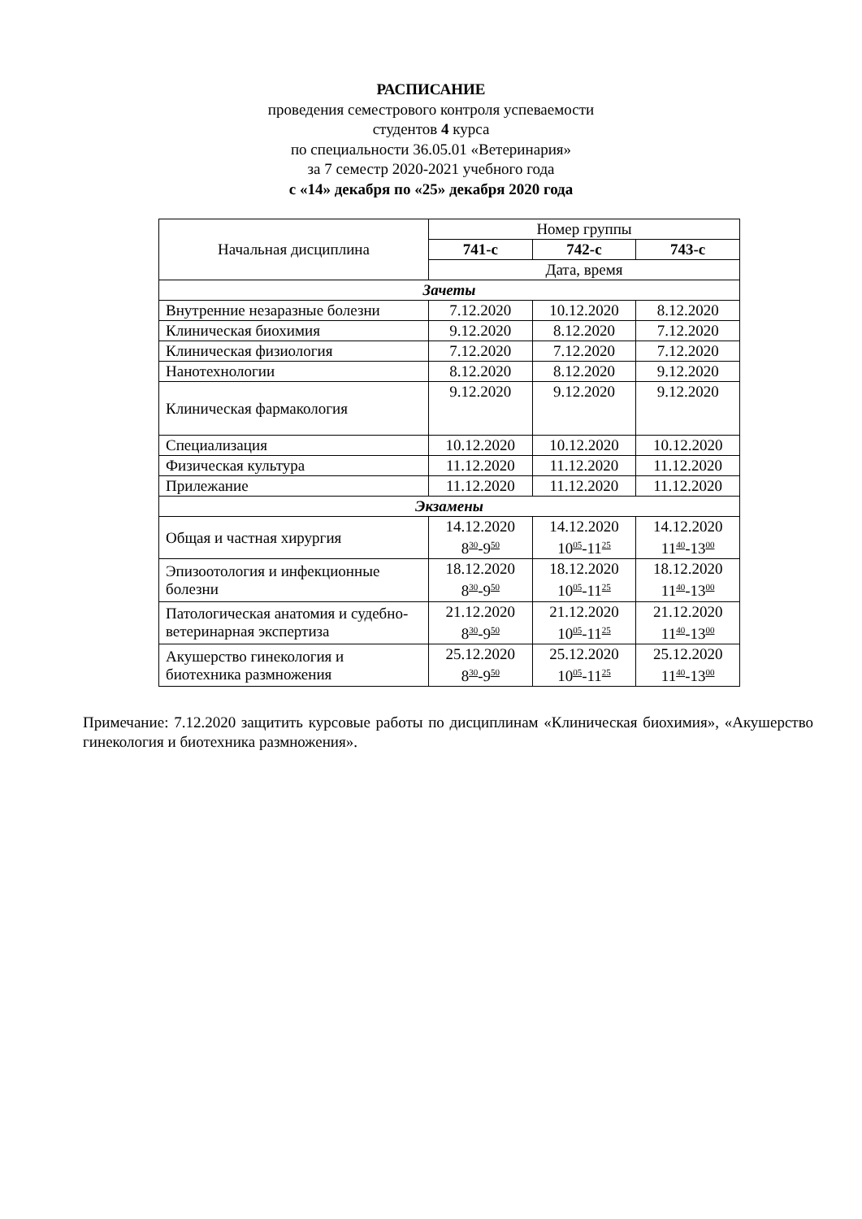РАСПИСАНИЕ
проведения семестрового контроля успеваемости
студентов 4 курса
по специальности 36.05.01 «Ветеринария»
за 7 семестр 2020-2021 учебного года
с «14» декабря по «25» декабря 2020 года
| Начальная дисциплина | Номер группы | | |
| --- | --- | --- | --- |
| | 741-с | 742-с | 743-с |
| | Дата, время | | |
| Зачеты | | | |
| Внутренние незаразные болезни | 7.12.2020 | 10.12.2020 | 8.12.2020 |
| Клиническая биохимия | 9.12.2020 | 8.12.2020 | 7.12.2020 |
| Клиническая физиология | 7.12.2020 | 7.12.2020 | 7.12.2020 |
| Нанотехнологии | 8.12.2020 | 8.12.2020 | 9.12.2020 |
| Клиническая фармакология | 9.12.2020 | 9.12.2020 | 9.12.2020 |
| Специализация | 10.12.2020 | 10.12.2020 | 10.12.2020 |
| Физическая культура | 11.12.2020 | 11.12.2020 | 11.12.2020 |
| Прилежание | 11.12.2020 | 11.12.2020 | 11.12.2020 |
| Экзамены | | | |
| Общая и частная хирургия | 14.12.2020 8<sup>30</sup>-9<sup>50</sup> | 14.12.2020 10<sup>05</sup>-11<sup>25</sup> | 14.12.2020 11<sup>40</sup>-13<sup>00</sup> |
| Эпизоотология и инфекционные болезни | 18.12.2020 8<sup>30</sup>-9<sup>50</sup> | 18.12.2020 10<sup>05</sup>-11<sup>25</sup> | 18.12.2020 11<sup>40</sup>-13<sup>00</sup> |
| Патологическая анатомия и судебно-ветеринарная экспертиза | 21.12.2020 8<sup>30</sup>-9<sup>50</sup> | 21.12.2020 10<sup>05</sup>-11<sup>25</sup> | 21.12.2020 11<sup>40</sup>-13<sup>00</sup> |
| Акушерство гинекология и биотехника размножения | 25.12.2020 8<sup>30</sup>-9<sup>50</sup> | 25.12.2020 10<sup>05</sup>-11<sup>25</sup> | 25.12.2020 11<sup>40</sup>-13<sup>00</sup> |
Примечание: 7.12.2020 защитить курсовые работы по дисциплинам «Клиническая биохимия», «Акушерство гинекология и биотехника размножения».